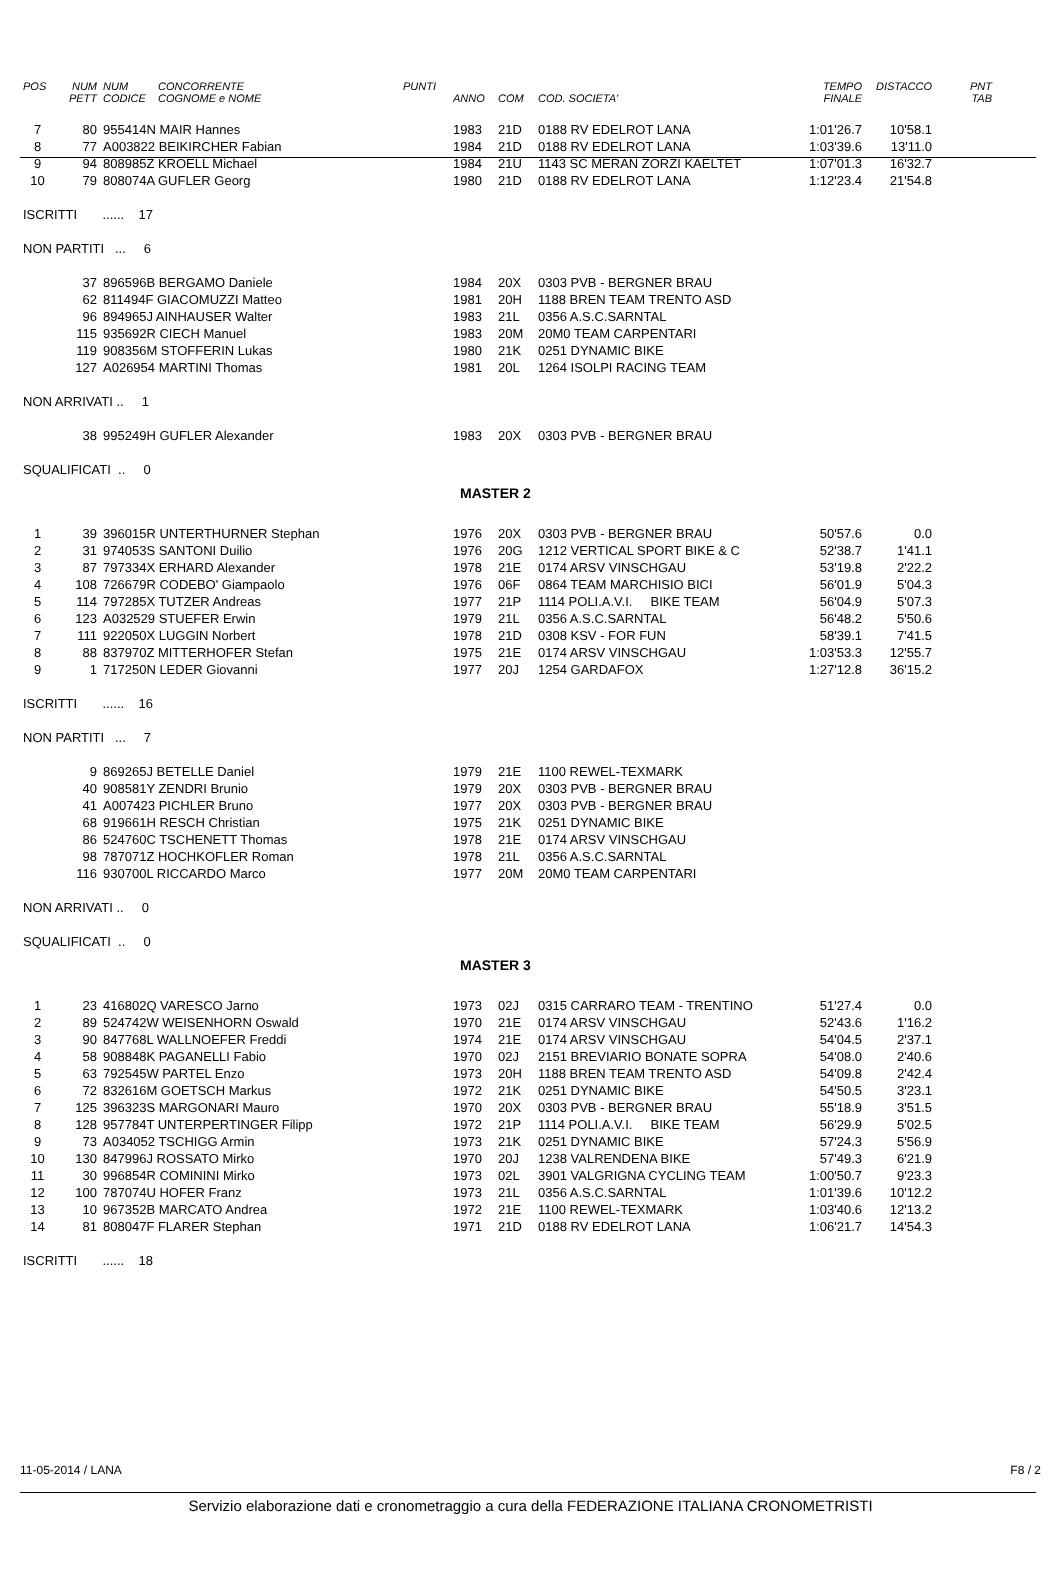| POS | NUM PETT | NUM CODICE | CONCORRENTE COGNOME e NOME | PUNTI | ANNO | COM | COD. SOCIETA' | TEMPO FINALE | DISTACCO | PNT TAB |
| --- | --- | --- | --- | --- | --- | --- | --- | --- | --- | --- |
| 7 | 80 | 955414N MAIR Hannes | | | 1983 | 21D | 0188 RV EDELROT LANA | 1:01'26.7 | 10'58.1 | |
| 8 | 77 | A003822 BEIKIRCHER Fabian | | | 1984 | 21D | 0188 RV EDELROT LANA | 1:03'39.6 | 13'11.0 | |
| 9 | 94 | 808985Z KROELL Michael | | | 1984 | 21U | 1143 SC MERAN ZORZI KAELTET | 1:07'01.3 | 16'32.7 | |
| 10 | 79 | 808074A GUFLER Georg | | | 1980 | 21D | 0188 RV EDELROT LANA | 1:12'23.4 | 21'54.8 | |
| ISCRITTI ...... 17 | | | | | | | | | | |
| NON PARTITI ... 6 | | | | | | | | | | |
| | 37 | 896596B BERGAMO Daniele | | | 1984 | 20X | 0303 PVB - BERGNER BRAU | | | |
| | 62 | 811494F GIACOMUZZI Matteo | | | 1981 | 20H | 1188 BREN TEAM TRENTO ASD | | | |
| | 96 | 894965J AINHAUSER Walter | | | 1983 | 21L | 0356 A.S.C.SARNTAL | | | |
| | 115 | 935692R CIECH Manuel | | | 1983 | 20M | 20M0 TEAM CARPENTARI | | | |
| | 119 | 908356M STOFFERIN Lukas | | | 1980 | 21K | 0251 DYNAMIC BIKE | | | |
| | 127 | A026954 MARTINI Thomas | | | 1981 | 20L | 1264 ISOLPI RACING TEAM | | | |
| NON ARRIVATI .. 1 | | | | | | | | | | |
| | 38 | 995249H GUFLER Alexander | | | 1983 | 20X | 0303 PVB - BERGNER BRAU | | | |
| SQUALIFICATI .. 0 | | | | | | | | | | |
| | | | | | MASTER 2 | | | | | |
| 1 | 39 | 396015R UNTERTHURNER Stephan | | | 1976 | 20X | 0303 PVB - BERGNER BRAU | 50'57.6 | 0.0 | |
| 2 | 31 | 974053S SANTONI Duilio | | | 1976 | 20G | 1212 VERTICAL SPORT BIKE & C | 52'38.7 | 1'41.1 | |
| 3 | 87 | 797334X ERHARD Alexander | | | 1978 | 21E | 0174 ARSV VINSCHGAU | 53'19.8 | 2'22.2 | |
| 4 | 108 | 726679R CODEBO' Giampaolo | | | 1976 | 06F | 0864 TEAM MARCHISIO BICI | 56'01.9 | 5'04.3 | |
| 5 | 114 | 797285X TUTZER Andreas | | | 1977 | 21P | 1114 POLI.A.V.I. BIKE TEAM | 56'04.9 | 5'07.3 | |
| 6 | 123 | A032529 STUEFER Erwin | | | 1979 | 21L | 0356 A.S.C.SARNTAL | 56'48.2 | 5'50.6 | |
| 7 | 111 | 922050X LUGGIN Norbert | | | 1978 | 21D | 0308 KSV - FOR FUN | 58'39.1 | 7'41.5 | |
| 8 | 88 | 837970Z MITTERHOFER Stefan | | | 1975 | 21E | 0174 ARSV VINSCHGAU | 1:03'53.3 | 12'55.7 | |
| 9 | 1 | 717250N LEDER Giovanni | | | 1977 | 20J | 1254 GARDAFOX | 1:27'12.8 | 36'15.2 | |
| ISCRITTI ...... 16 | | | | | | | | | | |
| NON PARTITI ... 7 | | | | | | | | | | |
| | 9 | 869265J BETELLE Daniel | | | 1979 | 21E | 1100 REWEL-TEXMARK | | | |
| | 40 | 908581Y ZENDRI Brunio | | | 1979 | 20X | 0303 PVB - BERGNER BRAU | | | |
| | 41 | A007423 PICHLER Bruno | | | 1977 | 20X | 0303 PVB - BERGNER BRAU | | | |
| | 68 | 919661H RESCH Christian | | | 1975 | 21K | 0251 DYNAMIC BIKE | | | |
| | 86 | 524760C TSCHENETT Thomas | | | 1978 | 21E | 0174 ARSV VINSCHGAU | | | |
| | 98 | 787071Z HOCHKOFLER Roman | | | 1978 | 21L | 0356 A.S.C.SARNTAL | | | |
| | 116 | 930700L RICCARDO Marco | | | 1977 | 20M | 20M0 TEAM CARPENTARI | | | |
| NON ARRIVATI .. 0 | | | | | | | | | | |
| SQUALIFICATI .. 0 | | | | | | | | | | |
| | | | | | MASTER 3 | | | | | |
| 1 | 23 | 416802Q VARESCO Jarno | | | 1973 | 02J | 0315 CARRARO TEAM - TRENTINO | 51'27.4 | 0.0 | |
| 2 | 89 | 524742W WEISENHORN Oswald | | | 1970 | 21E | 0174 ARSV VINSCHGAU | 52'43.6 | 1'16.2 | |
| 3 | 90 | 847768L WALLNOEFER Freddi | | | 1974 | 21E | 0174 ARSV VINSCHGAU | 54'04.5 | 2'37.1 | |
| 4 | 58 | 908848K PAGANELLI Fabio | | | 1970 | 02J | 2151 BREVIARIO BONATE SOPRA | 54'08.0 | 2'40.6 | |
| 5 | 63 | 792545W PARTEL Enzo | | | 1973 | 20H | 1188 BREN TEAM TRENTO ASD | 54'09.8 | 2'42.4 | |
| 6 | 72 | 832616M GOETSCH Markus | | | 1972 | 21K | 0251 DYNAMIC BIKE | 54'50.5 | 3'23.1 | |
| 7 | 125 | 396323S MARGONARI Mauro | | | 1970 | 20X | 0303 PVB - BERGNER BRAU | 55'18.9 | 3'51.5 | |
| 8 | 128 | 957784T UNTERPERTINGER Filipp | | | 1972 | 21P | 1114 POLI.A.V.I. BIKE TEAM | 56'29.9 | 5'02.5 | |
| 9 | 73 | A034052 TSCHIGG Armin | | | 1973 | 21K | 0251 DYNAMIC BIKE | 57'24.3 | 5'56.9 | |
| 10 | 130 | 847996J ROSSATO Mirko | | | 1970 | 20J | 1238 VALRENDENA BIKE | 57'49.3 | 6'21.9 | |
| 11 | 30 | 996854R COMININI Mirko | | | 1973 | 02L | 3901 VALGRIGNA CYCLING TEAM | 1:00'50.7 | 9'23.3 | |
| 12 | 100 | 787074U HOFER Franz | | | 1973 | 21L | 0356 A.S.C.SARNTAL | 1:01'39.6 | 10'12.2 | |
| 13 | 10 | 967352B MARCATO Andrea | | | 1972 | 21E | 1100 REWEL-TEXMARK | 1:03'40.6 | 12'13.2 | |
| 14 | 81 | 808047F FLARER Stephan | | | 1971 | 21D | 0188 RV EDELROT LANA | 1:06'21.7 | 14'54.3 | |
| ISCRITTI ...... 18 | | | | | | | | | | |
11-05-2014 / LANA F8 / 2
Servizio elaborazione dati e cronometraggio a cura della FEDERAZIONE ITALIANA CRONOMETRISTI